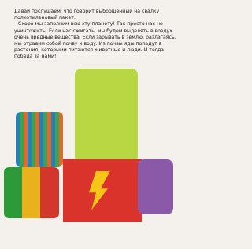Давай послушаем, что говорит выброшенный на свалку полиэтиленовый пакет.
– Скоро мы заполним всю эту планету! Так просто нас не уничтожить! Если нас сжигать, мы будем выделять в воздух очень вредные вещества. Если зарывать в землю, разлагаясь, мы отравим собой почву и воду. Из почвы яды попадут в растения, которыми питаются животные и люди. И тогда победа за нами!